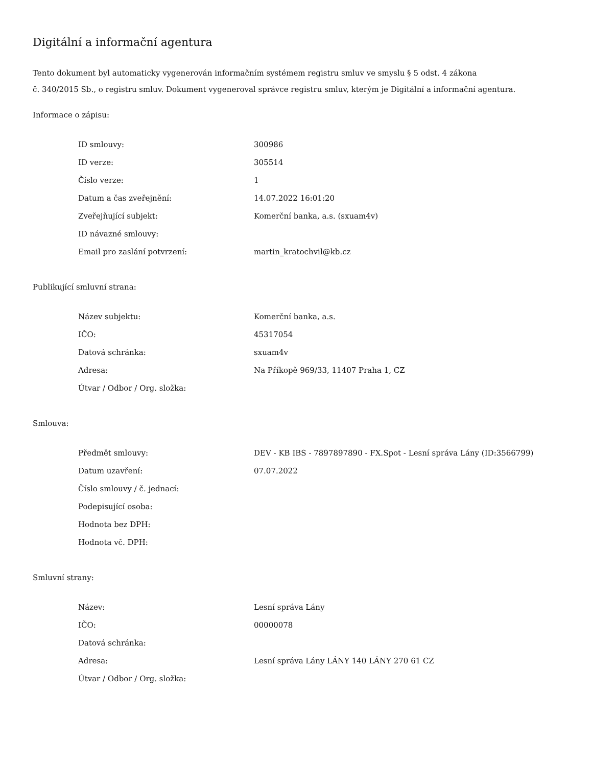Digitální a informační agentura
Tento dokument byl automaticky vygenerován informačním systémem registru smluv ve smyslu § 5 odst. 4 zákona
č. 340/2015 Sb., o registru smluv. Dokument vygeneroval správce registru smluv, kterým je Digitální a informační agentura.
Informace o zápisu:
| ID smlouvy: | 300986 |
| ID verze: | 305514 |
| Číslo verze: | 1 |
| Datum a čas zveřejnění: | 14.07.2022 16:01:20 |
| Zveřejňující subjekt: | Komerční banka, a.s. (sxuam4v) |
| ID návazné smlouvy: | |
| Email pro zaslání potvrzení: | martin_kratochvil@kb.cz |
Publikující smluvní strana:
| Název subjektu: | Komerční banka, a.s. |
| IČO: | 45317054 |
| Datová schránka: | sxuam4v |
| Adresa: | Na Příkopě 969/33, 11407 Praha 1, CZ |
| Útvar / Odbor / Org. složka: | |
Smlouva:
| Předmět smlouvy: | DEV - KB IBS - 7897897890 - FX.Spot - Lesní správa Lány (ID:3566799) |
| Datum uzavření: | 07.07.2022 |
| Číslo smlouvy / č. jednací: | |
| Podepisující osoba: | |
| Hodnota bez DPH: | |
| Hodnota vč. DPH: | |
Smluvní strany:
| Název: | Lesní správa Lány |
| IČO: | 00000078 |
| Datová schránka: | |
| Adresa: | Lesní správa Lány LÁNY 140 LÁNY 270 61 CZ |
| Útvar / Odbor / Org. složka: | |